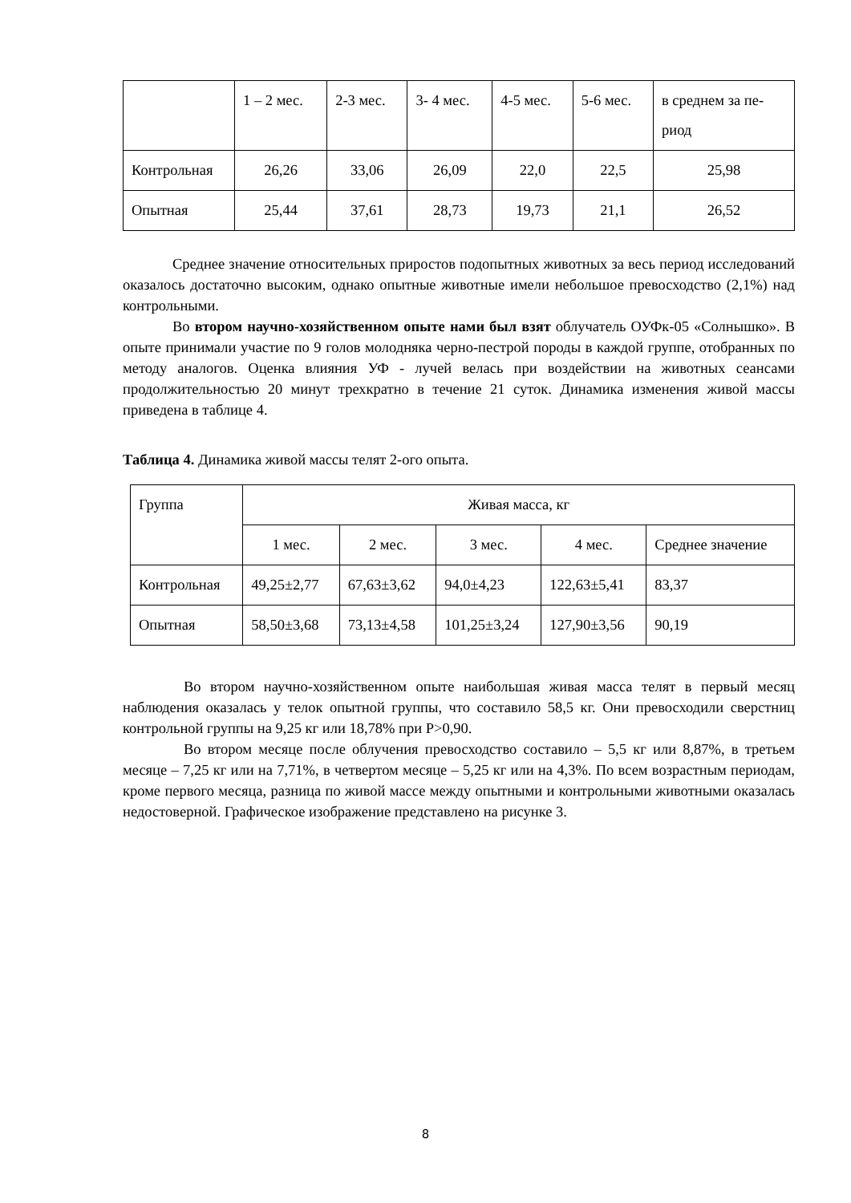| | 1 – 2 мес. | 2-3 мес. | 3- 4 мес. | 4-5 мес. | 5-6 мес. | в среднем за пе-риод |
| Контрольная | 26,26 | 33,06 | 26,09 | 22,0 | 22,5 | 25,98 |
| Опытная | 25,44 | 37,61 | 28,73 | 19,73 | 21,1 | 26,52 |
Среднее значение относительных приростов подопытных животных за весь период исследований оказалось достаточно высоким, однако опытные животные имели небольшое превосходство (2,1%) над контрольными.
Во втором научно-хозяйственном опыте нами был взят облучатель ОУФк-05 «Солнышко». В опыте принимали участие по 9 голов молодняка черно-пестрой породы в каждой группе, отобранных по методу аналогов. Оценка влияния УФ - лучей велась при воздействии на животных сеансами продолжительностью 20 минут трехкратно в течение 21 суток. Динамика изменения живой массы приведена в таблице 4.
Таблица 4. Динамика живой массы телят 2-ого опыта.
| Группа | Живая масса, кг | | | | |
| | 1 мес. | 2 мес. | 3 мес. | 4 мес. | Среднее значение |
| Контрольная | 49,25±2,77 | 67,63±3,62 | 94,0±4,23 | 122,63±5,41 | 83,37 |
| Опытная | 58,50±3,68 | 73,13±4,58 | 101,25±3,24 | 127,90±3,56 | 90,19 |
Во втором научно-хозяйственном опыте наибольшая живая масса телят в первый месяц наблюдения оказалась у телок опытной группы, что составило 58,5 кг. Они превосходили сверстниц контрольной группы на 9,25 кг или 18,78% при Р>0,90.
Во втором месяце после облучения превосходство составило – 5,5 кг или 8,87%, в третьем месяце – 7,25 кг или на 7,71%, в четвертом месяце – 5,25 кг или на 4,3%. По всем возрастным периодам, кроме первого месяца, разница по живой массе между опытными и контрольными животными оказалась недостоверной. Графическое изображение представлено на рисунке 3.
8